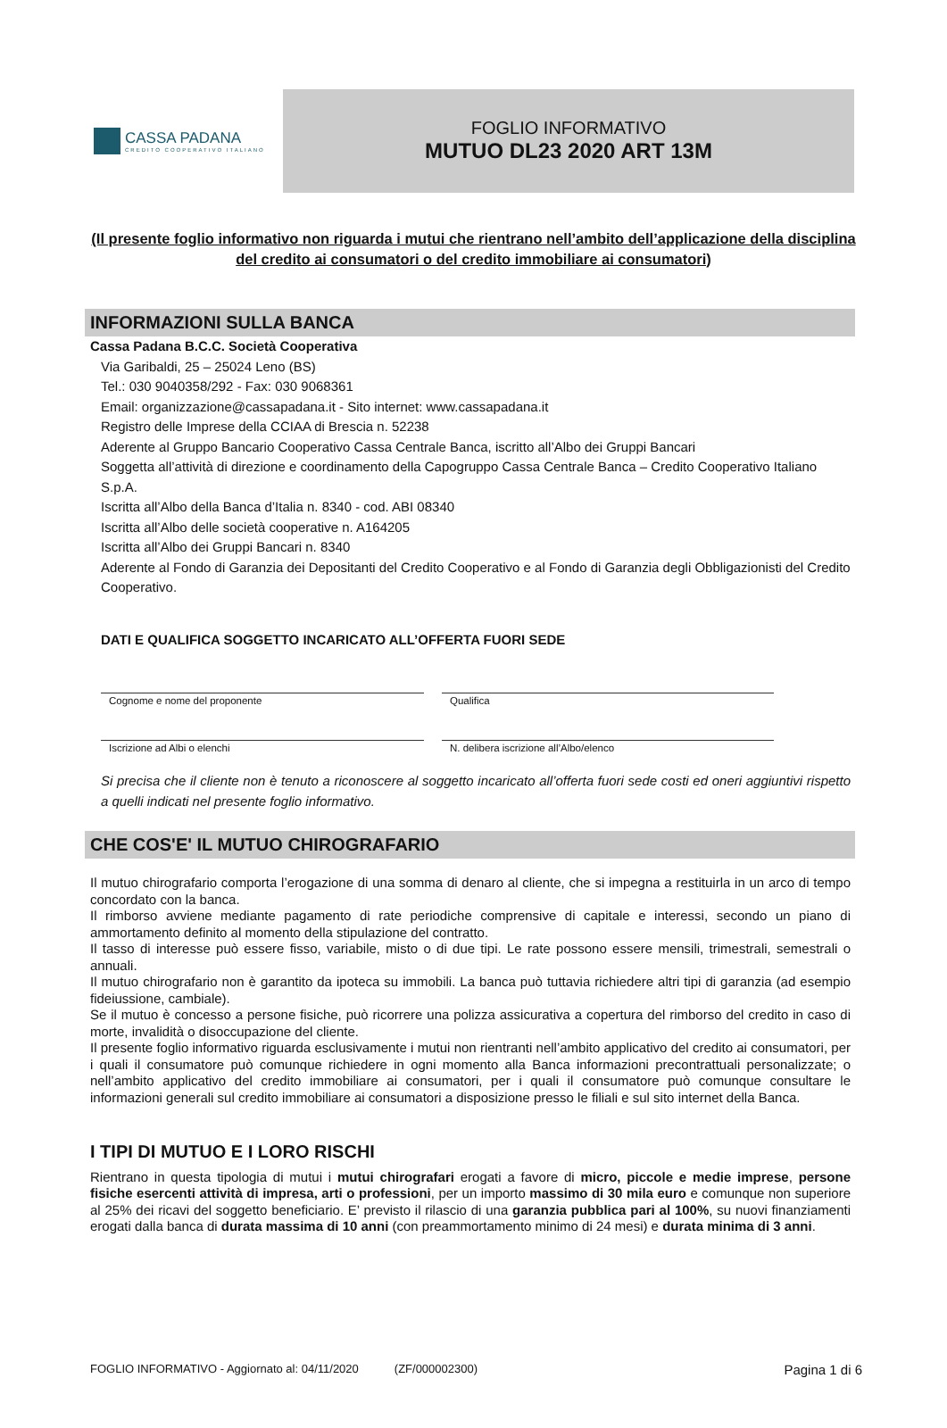CASSA PADANA
CREDITO COOPERATIVO ITALIANO
FOGLIO INFORMATIVO
MUTUO DL23 2020 ART 13M
(Il presente foglio informativo non riguarda i mutui che rientrano nell’ambito dell’applicazione della disciplina del credito ai consumatori o del credito immobiliare ai consumatori)
INFORMAZIONI SULLA BANCA
Cassa Padana B.C.C. Società Cooperativa
Via Garibaldi, 25 – 25024 Leno (BS)
Tel.: 030 9040358/292 - Fax: 030 9068361
Email: organizzazione@cassapadana.it - Sito internet: www.cassapadana.it
Registro delle Imprese della CCIAA di Brescia n. 52238
Aderente al Gruppo Bancario Cooperativo Cassa Centrale Banca, iscritto all’Albo dei Gruppi Bancari
Soggetta all’attività di direzione e coordinamento della Capogruppo Cassa Centrale Banca – Credito Cooperativo Italiano S.p.A.
Iscritta all’Albo della Banca d’Italia n. 8340 - cod. ABI 08340
Iscritta all’Albo delle società cooperative n. A164205
Iscritta all’Albo dei Gruppi Bancari n. 8340
Aderente al Fondo di Garanzia dei Depositanti del Credito Cooperativo e al Fondo di Garanzia degli Obbligazionisti del Credito Cooperativo.
DATI E QUALIFICA SOGGETTO INCARICATO ALL’OFFERTA FUORI SEDE
Cognome e nome del proponente
Qualifica
Iscrizione ad Albi o elenchi
N. delibera iscrizione all’Albo/elenco
Si precisa che il cliente non è tenuto a riconoscere al soggetto incaricato all’offerta fuori sede costi ed oneri aggiuntivi rispetto a quelli indicati nel presente foglio informativo.
CHE COS'E' IL MUTUO CHIROGRAFARIO
Il mutuo chirografario comporta l’erogazione di una somma di denaro al cliente, che si impegna a restituirla in un arco di tempo concordato con la banca.
Il rimborso avviene mediante pagamento di rate periodiche comprensive di capitale e interessi, secondo un piano di ammortamento definito al momento della stipulazione del contratto.
Il tasso di interesse può essere fisso, variabile, misto o di due tipi. Le rate possono essere mensili, trimestrali, semestrali o annuali.
Il mutuo chirografario non è garantito da ipoteca su immobili. La banca può tuttavia richiedere altri tipi di garanzia (ad esempio fideiussione, cambiale).
Se il mutuo è concesso a persone fisiche, può ricorrere una polizza assicurativa a copertura del rimborso del credito in caso di morte, invalidità o disoccupazione del cliente.
Il presente foglio informativo riguarda esclusivamente i mutui non rientranti nell’ambito applicativo del credito ai consumatori, per i quali il consumatore può comunque richiedere in ogni momento alla Banca informazioni precontrattuali personalizzate; o nell’ambito applicativo del credito immobiliare ai consumatori, per i quali il consumatore può comunque consultare le informazioni generali sul credito immobiliare ai consumatori a disposizione presso le filiali e sul sito internet della Banca.
I TIPI DI MUTUO E I LORO RISCHI
Rientrano in questa tipologia di mutui i mutui chirografari erogati a favore di micro, piccole e medie imprese, persone fisiche esercenti attività di impresa, arti o professioni, per un importo massimo di 30 mila euro e comunque non superiore al 25% dei ricavi del soggetto beneficiario. E’ previsto il rilascio di una garanzia pubblica pari al 100%, su nuovi finanziamenti erogati dalla banca di durata massima di 10 anni (con preammortamento minimo di 24 mesi) e durata minima di 3 anni.
FOGLIO INFORMATIVO - Aggiornato al: 04/11/2020 (ZF/000002300) Pagina 1 di 6